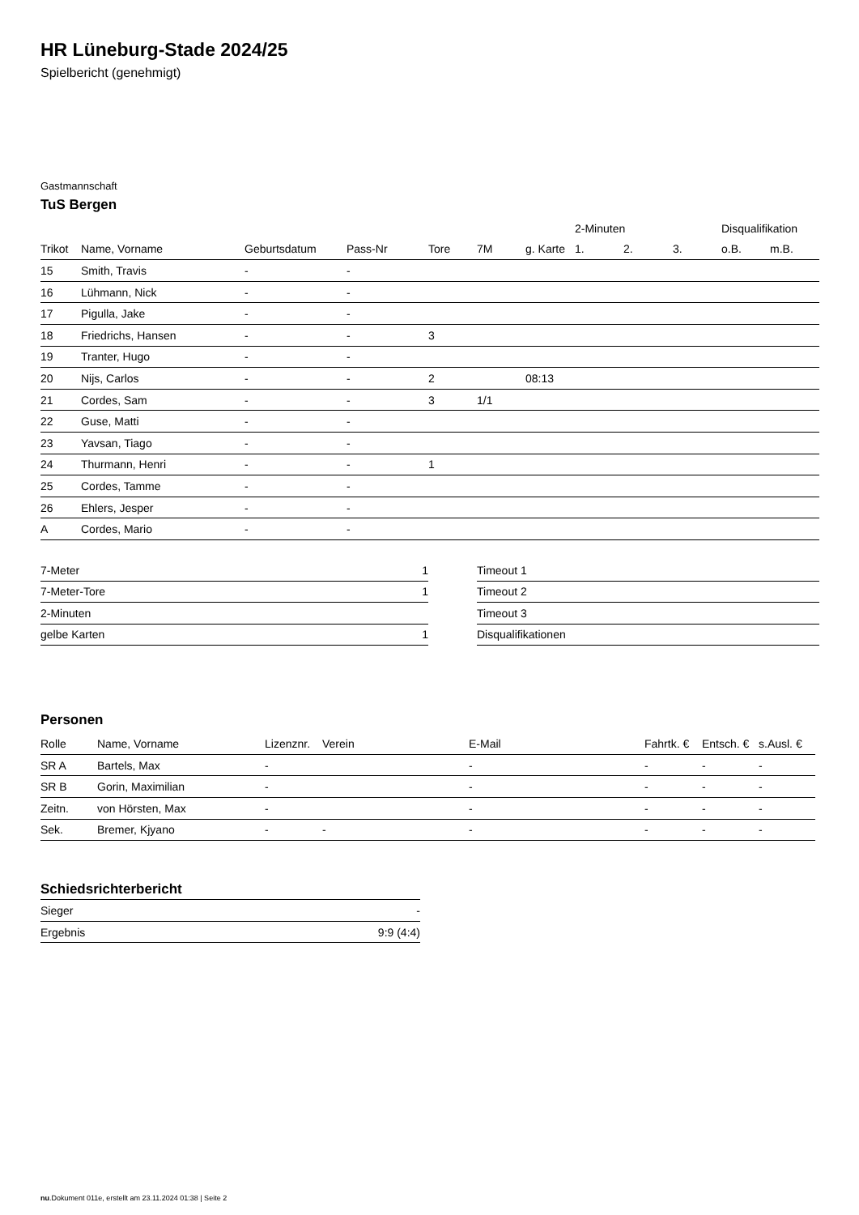HR Lüneburg-Stade 2024/25
Spielbericht (genehmigt)
Gastmannschaft
TuS Bergen
| | | | | | | | 2-Minuten | | | Disqualifikation | |
| --- | --- | --- | --- | --- | --- | --- | --- | --- | --- | --- | --- |
| Trikot | Name, Vorname | Geburtsdatum | Pass-Nr | Tore | 7M | g. Karte | 1. | 2. | 3. | o.B. | m.B. |
| 15 | Smith, Travis | - | - | | | | | | | | |
| 16 | Lühmann, Nick | - | - | | | | | | | | |
| 17 | Pigulla, Jake | - | - | | | | | | | | |
| 18 | Friedrichs, Hansen | - | - | 3 | | | | | | | |
| 19 | Tranter, Hugo | - | - | | | | | | | | |
| 20 | Nijs, Carlos | - | - | 2 | | 08:13 | | | | | |
| 21 | Cordes, Sam | - | - | 3 | 1/1 | | | | | | |
| 22 | Guse, Matti | - | - | | | | | | | | |
| 23 | Yavsan, Tiago | - | - | | | | | | | | |
| 24 | Thurmann, Henri | - | - | 1 | | | | | | | |
| 25 | Cordes, Tamme | - | - | | | | | | | | |
| 26 | Ehlers, Jesper | - | - | | | | | | | | |
| A | Cordes, Mario | - | - | | | | | | | | |
| 7-Meter | 1 |
| 7-Meter-Tore | 1 |
| 2-Minuten | |
| gelbe Karten | 1 |
| Timeout 1 | |
| Timeout 2 | |
| Timeout 3 | |
| Disqualifikationen | |
Personen
| Rolle | Name, Vorname | Lizenznr. | Verein | E-Mail | Fahrtk. € | Entsch. € | s.Ausl. € |
| --- | --- | --- | --- | --- | --- | --- | --- |
| SR A | Bartels, Max | - | | - | - | - | - |
| SR B | Gorin, Maximilian | - | | - | - | - | - |
| Zeitn. | von Hörsten, Max | - | | - | - | - | - |
| Sek. | Bremer, Kjyano | - | - | - | - | - | - |
Schiedsrichterbericht
| Sieger | - |
| Ergebnis | 9:9 (4:4) |
nu.Dokument 011e, erstellt am 23.11.2024 01:38 | Seite 2